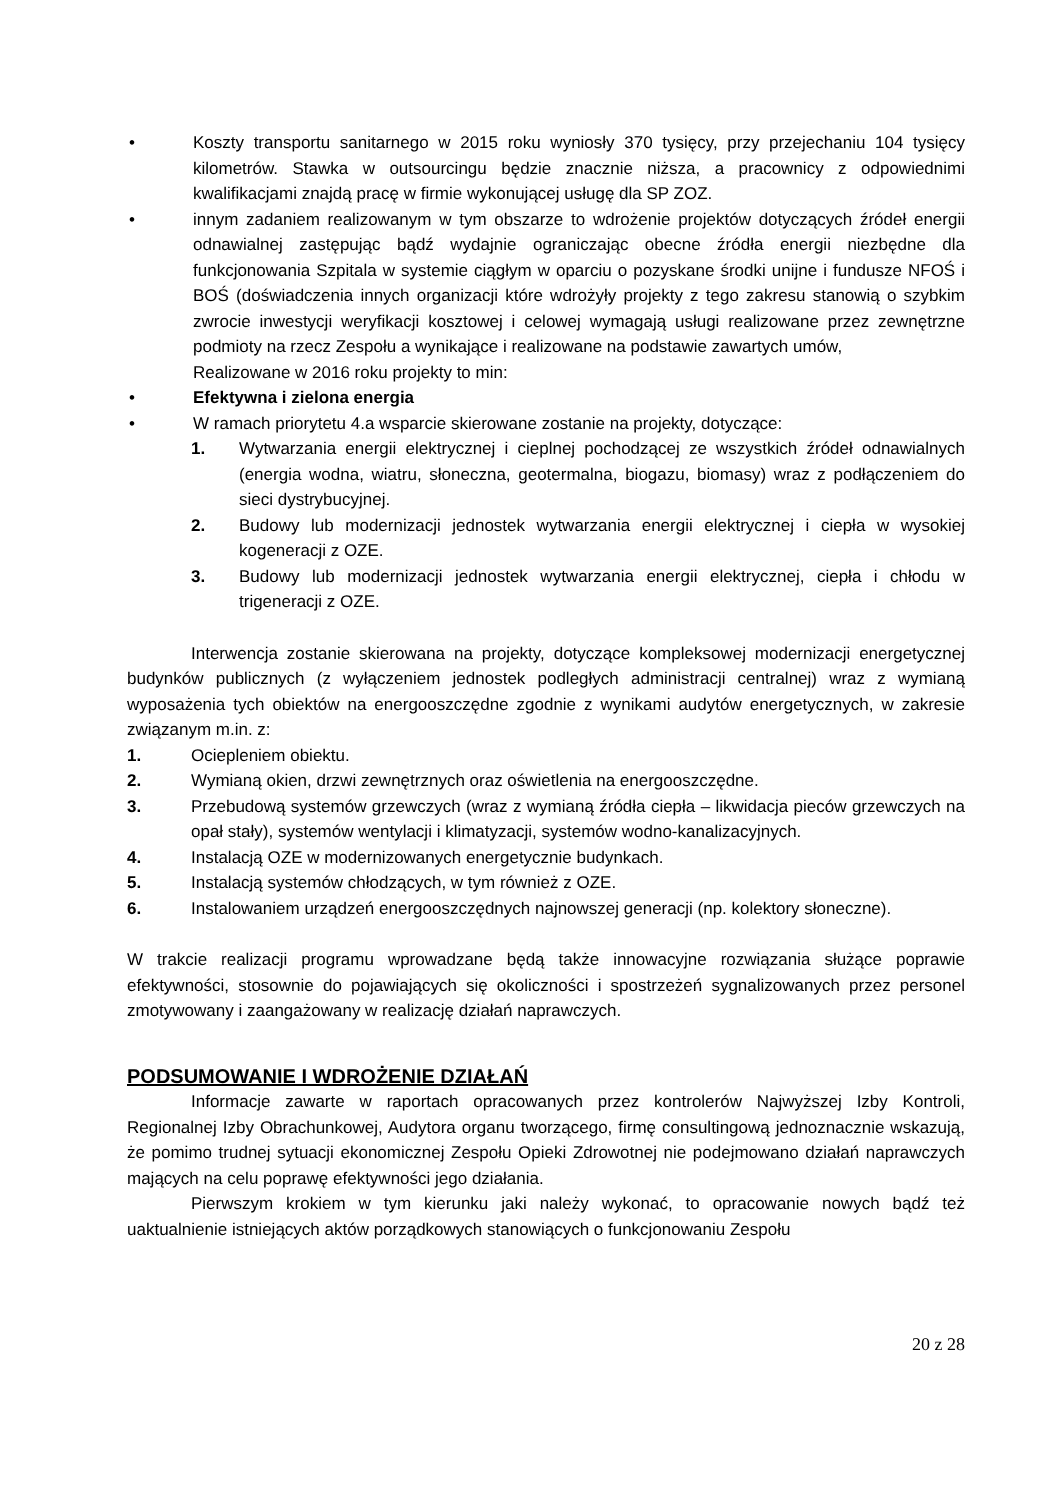• Koszty transportu sanitarnego w 2015 roku wyniosły 370 tysięcy, przy przejechaniu 104 tysięcy kilometrów. Stawka w outsourcingu będzie znacznie niższa, a pracownicy z odpowiednimi kwalifikacjami znajdą pracę w firmie wykonującej usługę dla SP ZOZ.
• innym zadaniem realizowanym w tym obszarze to wdrożenie projektów dotyczących źródeł energii odnawialnej zastępując bądź wydajnie ograniczając obecne źródła energii niezbędne dla funkcjonowania Szpitala w systemie ciągłym w oparciu o pozyskane środki unijne i fundusze NFOŚ i BOŚ (doświadczenia innych organizacji które wdrożyły projekty z tego zakresu stanowią o szybkim zwrocie inwestycji weryfikacji kosztowej i celowej wymagają usługi realizowane przez zewnętrzne podmioty na rzecz Zespołu a wynikające i realizowane na podstawie zawartych umów,
Realizowane w 2016 roku projekty to min:
• Efektywna i zielona energia
• W ramach priorytetu 4.a wsparcie skierowane zostanie na projekty, dotyczące:
1. Wytwarzania energii elektrycznej i cieplnej pochodzącej ze wszystkich źródeł odnawialnych (energia wodna, wiatru, słoneczna, geotermalna, biogazu, biomasy) wraz z podłączeniem do sieci dystrybucyjnej.
2. Budowy lub modernizacji jednostek wytwarzania energii elektrycznej i ciepła w wysokiej kogeneracji z OZE.
3. Budowy lub modernizacji jednostek wytwarzania energii elektrycznej, ciepła i chłodu w trigeneracji z OZE.
Interwencja zostanie skierowana na projekty, dotyczące kompleksowej modernizacji energetycznej budynków publicznych (z wyłączeniem jednostek podległych administracji centralnej) wraz z wymianą wyposażenia tych obiektów na energooszczędne zgodnie z wynikami audytów energetycznych, w zakresie związanym m.in. z:
1. Ociepleniem obiektu.
2. Wymianą okien, drzwi zewnętrznych oraz oświetlenia na energooszczędne.
3. Przebudową systemów grzewczych (wraz z wymianą źródła ciepła – likwidacja pieców grzewczych na opał stały), systemów wentylacji i klimatyzacji, systemów wodno-kanalizacyjnych.
4. Instalacją OZE w modernizowanych energetycznie budynkach.
5. Instalacją systemów chłodzących, w tym również z OZE.
6. Instalowaniem urządzeń energooszczędnych najnowszej generacji (np. kolektory słoneczne).
W trakcie realizacji programu wprowadzane będą także innowacyjne rozwiązania służące poprawie efektywności, stosownie do pojawiających się okoliczności i spostrzeżeń sygnalizowanych przez personel zmotywowany i zaangażowany w realizację działań naprawczych.
PODSUMOWANIE I WDROŻENIE DZIAŁAŃ
Informacje zawarte w raportach opracowanych przez kontrolerów Najwyższej Izby Kontroli, Regionalnej Izby Obrachunkowej, Audytora organu tworzącego, firmę consultingową jednoznacznie wskazują, że pomimo trudnej sytuacji ekonomicznej Zespołu Opieki Zdrowotnej nie podejmowano działań naprawczych mających na celu poprawę efektywności jego działania.
Pierwszym krokiem w tym kierunku jaki należy wykonać, to opracowanie nowych bądź też uaktualnienie istniejących aktów porządkowych stanowiących o funkcjonowaniu Zespołu
20 z 28